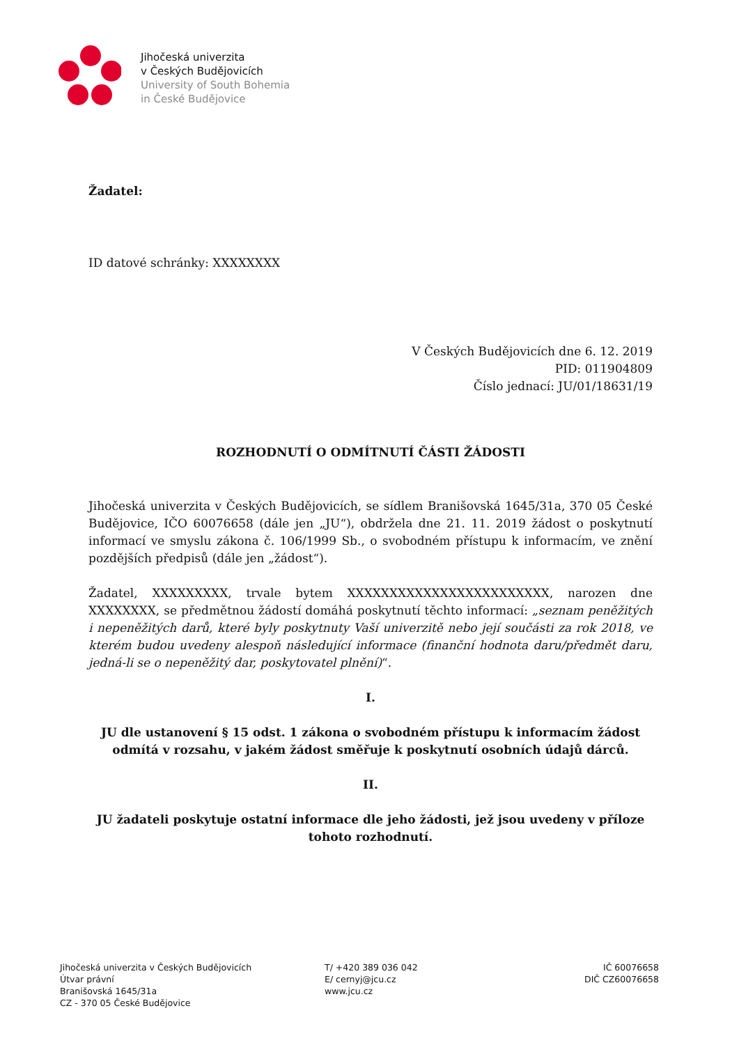Jihočeská univerzita
v Českých Budějovicích
University of South Bohemia
in České Budějovice
Žadatel:
ID datové schránky: XXXXXXXX
V Českých Budějovicích dne 6. 12. 2019
PID: 011904809
Číslo jednací: JU/01/18631/19
ROZHODNUTÍ O ODMÍTNUTÍ ČÁSTI ŽÁDOSTI
Jihočeská univerzita v Českých Budějovicích, se sídlem Branišovská 1645/31a, 370 05 České Budějovice, IČO 60076658 (dále jen „JU“), obdržela dne 21. 11. 2019 žádost o poskytnutí informací ve smyslu zákona č. 106/1999 Sb., o svobodném přístupu k informacím, ve znění pozdějších předpisů (dále jen „žádost“).
Žadatel, XXXXXXXXX, trvale bytem XXXXXXXXXXXXXXXXXXXXXXXX, narozen dne XXXXXXXX, se předmětnou žádostí domáhá poskytnutí těchto informací: „seznam peněžitých i nepeněžitých darů, které byly poskytnuty Vaší univerzitě nebo její součásti za rok 2018, ve kterém budou uvedeny alespoň následující informace (finanční hodnota daru/předmět daru, jedná-li se o nepeněžitý dar, poskytovatel plnění)“.
I.
JU dle ustanovení § 15 odst. 1 zákona o svobodném přístupu k informacím žádost odmítá v rozsahu, v jakém žádost směřuje k poskytnutí osobních údajů dárců.
II.
JU žadateli poskytuje ostatní informace dle jeho žádosti, jež jsou uvedeny v příloze tohoto rozhodnutí.
Jihočeská univerzita v Českých Budějovicích
Útvar právní
Branišovská 1645/31a
CZ - 370 05 České Budějovice
T/ +420 389 036 042
E/ cernyj@jcu.cz
www.jcu.cz
IČ 60076658
DIČ CZ60076658